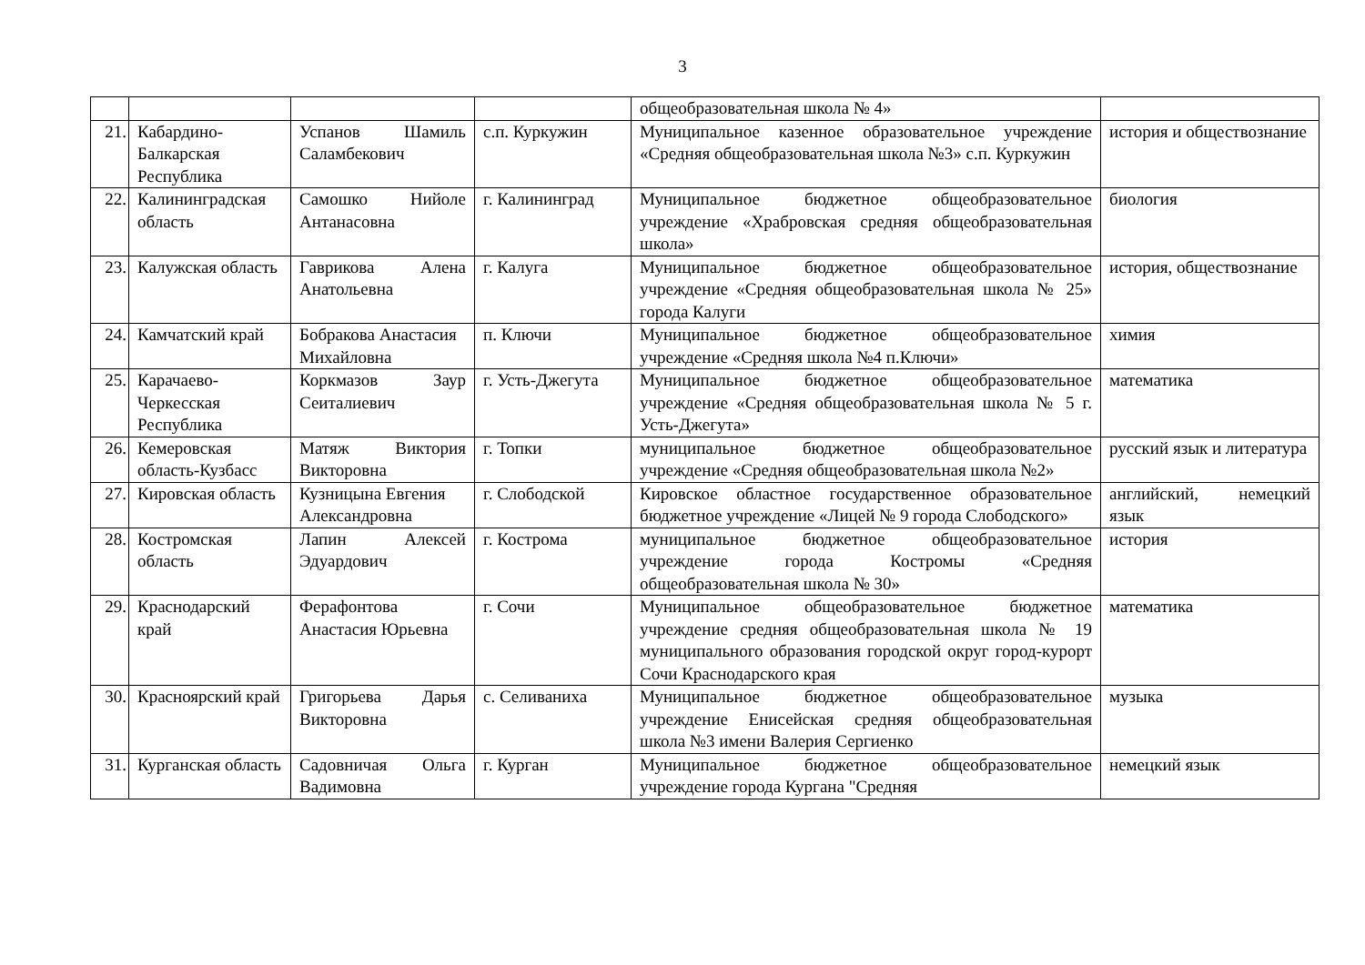3
| | | | | общеобразовательная школа № 4» | |
| 21. | Кабардино-Балкарская Республика | Успанов Шамиль Саламбекович | с.п. Куркужин | Муниципальное казенное образовательное учреждение «Средняя общеобразовательная школа №3» с.п. Куркужин | история и обществознание |
| 22. | Калининградская область | Самошко Нийоле Антанасовна | г. Калининград | Муниципальное бюджетное общеобразовательное учреждение «Храбровская средняя общеобразовательная школа» | биология |
| 23. | Калужская область | Гаврикова Алена Анатольевна | г. Калуга | Муниципальное бюджетное общеобразовательное учреждение «Средняя общеобразовательная школа № 25» города Калуги | история, обществознание |
| 24. | Камчатский край | Бобракова Анастасия Михайловна | п. Ключи | Муниципальное бюджетное общеобразовательное учреждение «Средняя школа №4 п.Ключи» | химия |
| 25. | Карачаево-Черкесская Республика | Коркмазов Заур Сеиталиевич | г. Усть-Джегута | Муниципальное бюджетное общеобразовательное учреждение «Средняя общеобразовательная школа № 5 г. Усть-Джегута» | математика |
| 26. | Кемеровская область-Кузбасс | Матяж Виктория Викторовна | г. Топки | муниципальное бюджетное общеобразовательное учреждение «Средняя общеобразовательная школа №2» | русский язык и литература |
| 27. | Кировская область | Кузницына Евгения Александровна | г. Слободской | Кировское областное государственное образовательное бюджетное учреждение «Лицей № 9 города Слободского» | английский, немецкий язык |
| 28. | Костромская область | Лапин Алексей Эдуардович | г. Кострома | муниципальное бюджетное общеобразовательное учреждение города Костромы «Средняя общеобразовательная школа № 30» | история |
| 29. | Краснодарский край | Ферафонтова Анастасия Юрьевна | г. Сочи | Муниципальное общеобразовательное бюджетное учреждение средняя общеобразовательная школа № 19 муниципального образования городской округ город-курорт Сочи Краснодарского края | математика |
| 30. | Красноярский край | Григорьева Дарья Викторовна | с. Селиваниха | Муниципальное бюджетное общеобразовательное учреждение Енисейская средняя общеобразовательная школа №3 имени Валерия Сергиенко | музыка |
| 31. | Курганская область | Садовничая Ольга Вадимовна | г. Курган | Муниципальное бюджетное общеобразовательное учреждение города Кургана "Средняя | немецкий язык |